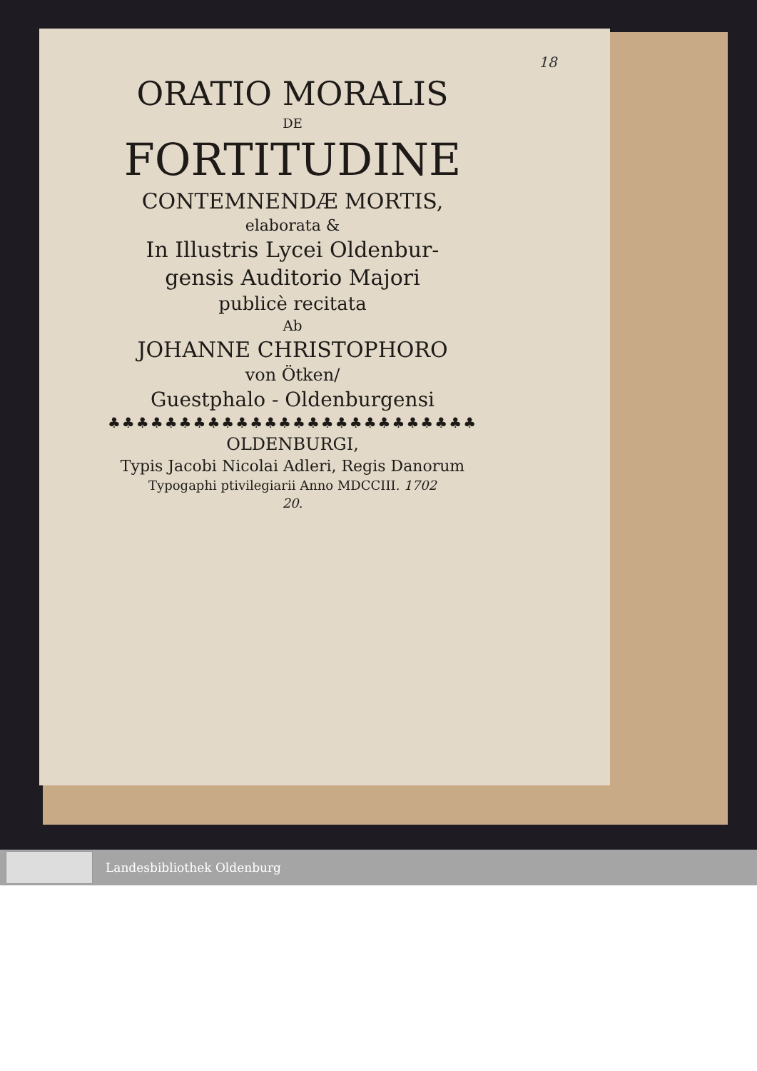18
ORATIO MORALIS
DE
FORTITUDINE
CONTEMNENDÆ MORTIS,
elaborata &
In Illustris Lycei Oldenbur-
gensis Auditorio Majori
publicè recitata
Ab
JOHANNE CHRISTOPHORO
von Ötken/
Guestphalo - Oldenburgensi
♣♣♣♣♣♣♣♣♣♣♣♣♣♣♣♣♣♣♣♣♣♣♣♣♣♣
OLDENBURGI,
Typis Jacobi Nicolai Adleri, Regis Danorum
Typogaphi ptivilegiarii Anno MDCCIII. 1702
20.
Landesbibliothek Oldenburg